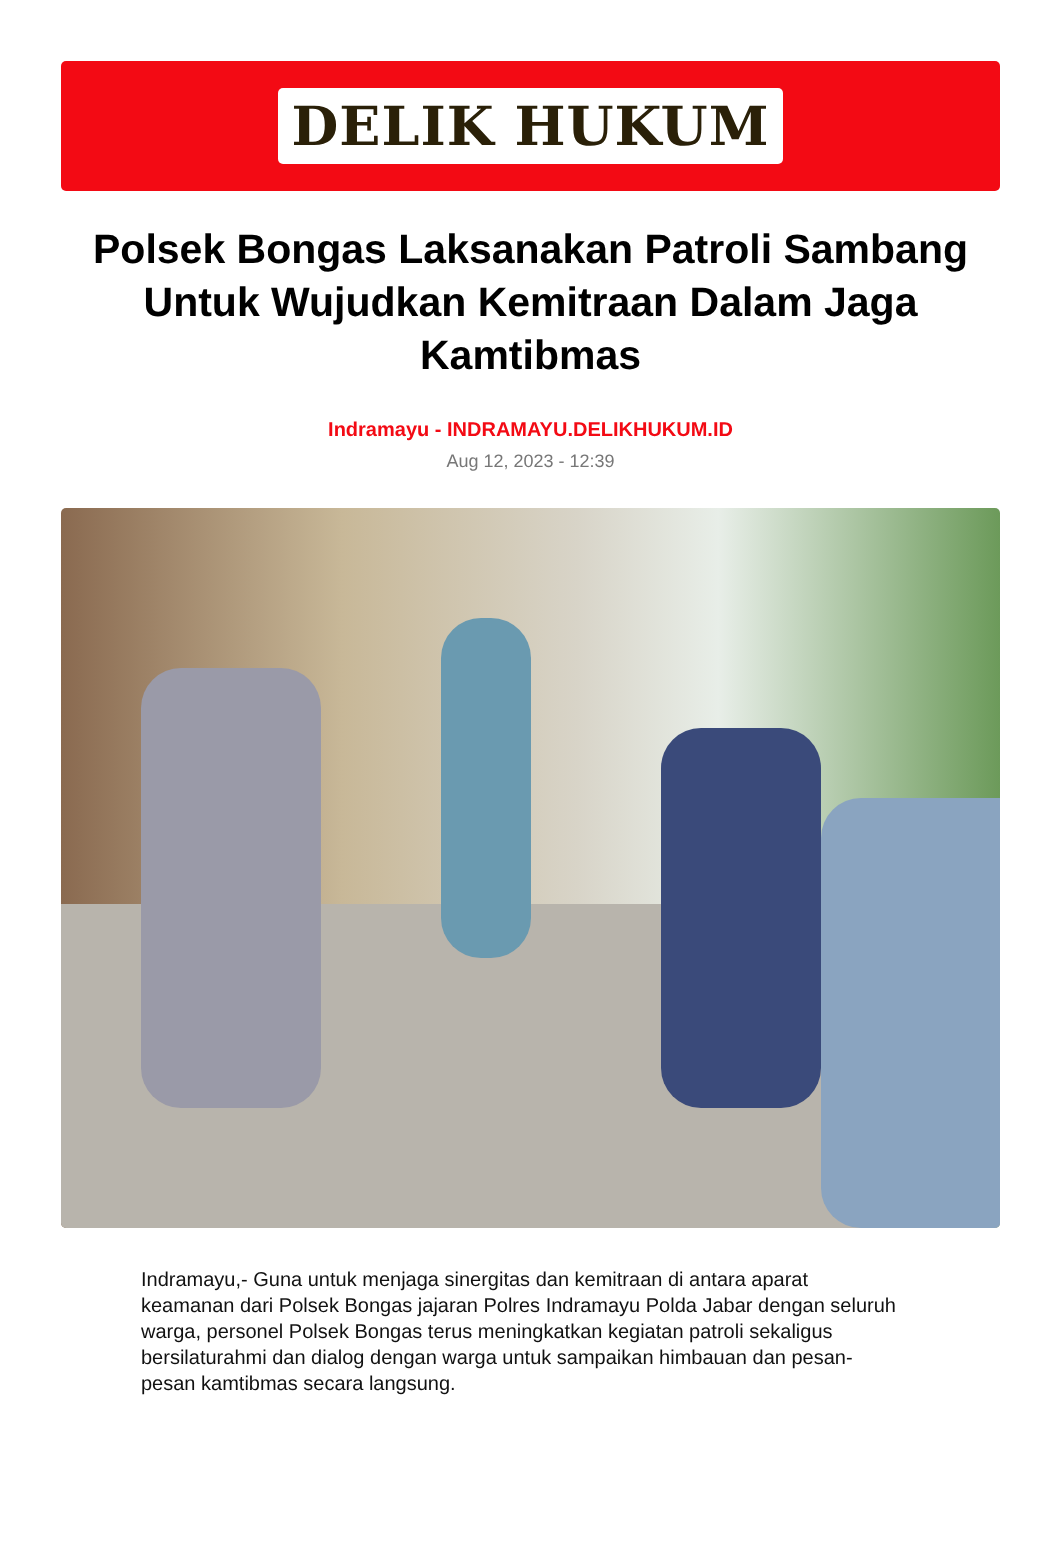DELIK HUKUM
Polsek Bongas Laksanakan Patroli Sambang Untuk Wujudkan Kemitraan Dalam Jaga Kamtibmas
Indramayu - INDRAMAYU.DELIKHUKUM.ID
Aug 12, 2023 - 12:39
Indramayu,- Guna untuk menjaga sinergitas dan kemitraan di antara aparat keamanan dari Polsek Bongas jajaran Polres Indramayu Polda Jabar dengan seluruh warga, personel Polsek Bongas terus meningkatkan kegiatan patroli sekaligus bersilaturahmi dan dialog dengan warga untuk sampaikan himbauan dan pesan-pesan kamtibmas secara langsung.